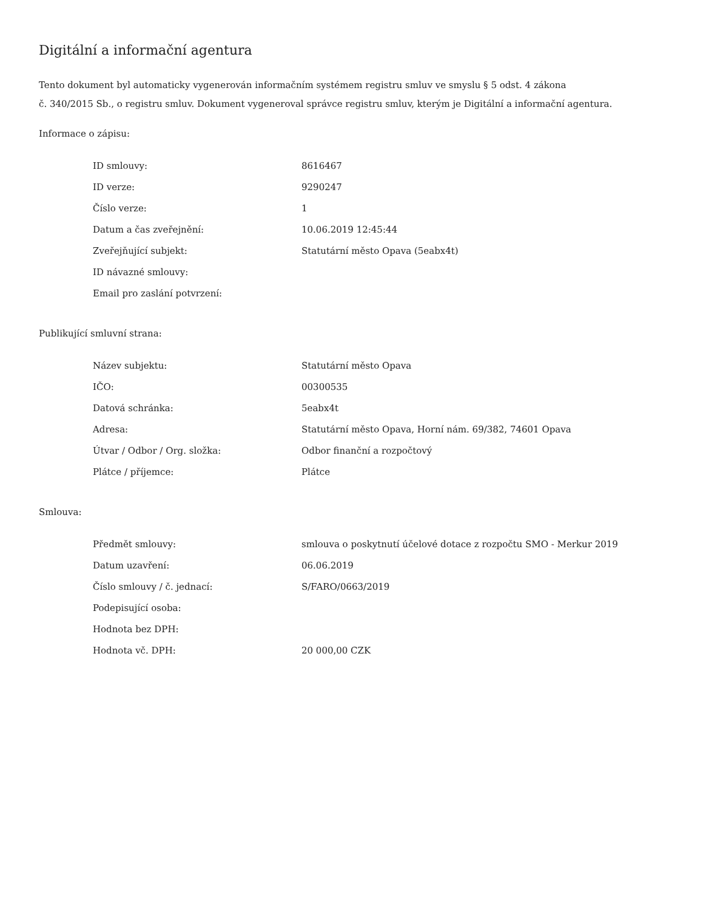Digitální a informační agentura
Tento dokument byl automaticky vygenerován informačním systémem registru smluv ve smyslu § 5 odst. 4 zákona
č. 340/2015 Sb., o registru smluv. Dokument vygeneroval správce registru smluv, kterým je Digitální a informační agentura.
Informace o zápisu:
| ID smlouvy: | 8616467 |
| ID verze: | 9290247 |
| Číslo verze: | 1 |
| Datum a čas zveřejnění: | 10.06.2019 12:45:44 |
| Zveřejňující subjekt: | Statutární město Opava (5eabx4t) |
| ID návazné smlouvy: | |
| Email pro zaslání potvrzení: | |
Publikující smluvní strana:
| Název subjektu: | Statutární město Opava |
| IČO: | 00300535 |
| Datová schránka: | 5eabx4t |
| Adresa: | Statutární město Opava, Horní nám. 69/382, 74601 Opava |
| Útvar / Odbor / Org. složka: | Odbor finanční a rozpočtový |
| Plátce / příjemce: | Plátce |
Smlouva:
| Předmět smlouvy: | smlouva o poskytnutí účelové dotace z rozpočtu SMO - Merkur 2019 |
| Datum uzavření: | 06.06.2019 |
| Číslo smlouvy / č. jednací: | S/FARO/0663/2019 |
| Podepisující osoba: | |
| Hodnota bez DPH: | |
| Hodnota vč. DPH: | 20 000,00 CZK |